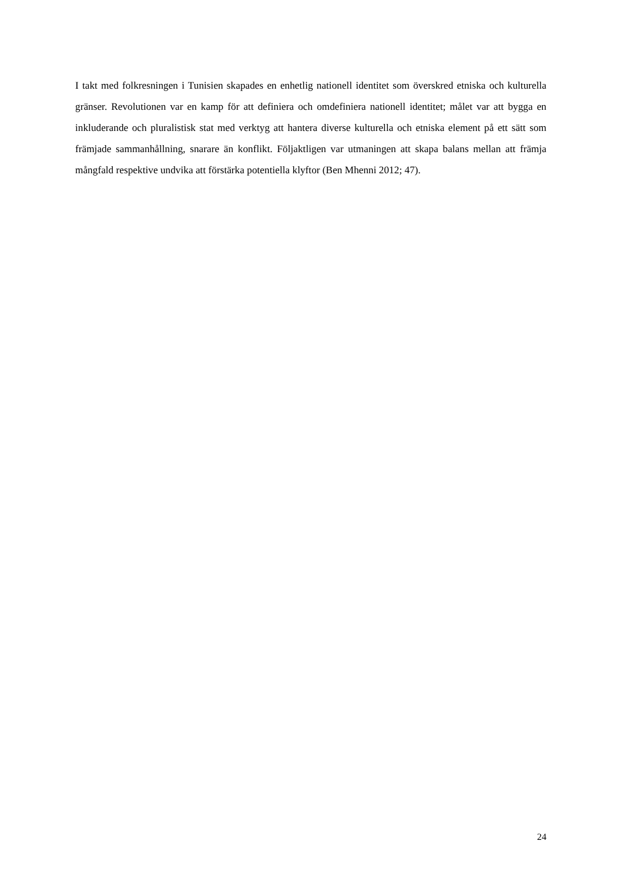I takt med folkresningen i Tunisien skapades en enhetlig nationell identitet som överskred etniska och kulturella gränser. Revolutionen var en kamp för att definiera och omdefiniera nationell identitet; målet var att bygga en inkluderande och pluralistisk stat med verktyg att hantera diverse kulturella och etniska element på ett sätt som främjade sammanhållning, snarare än konflikt. Följaktligen var utmaningen att skapa balans mellan att främja mångfald respektive undvika att förstärka potentiella klyftor (Ben Mhenni 2012; 47).
24